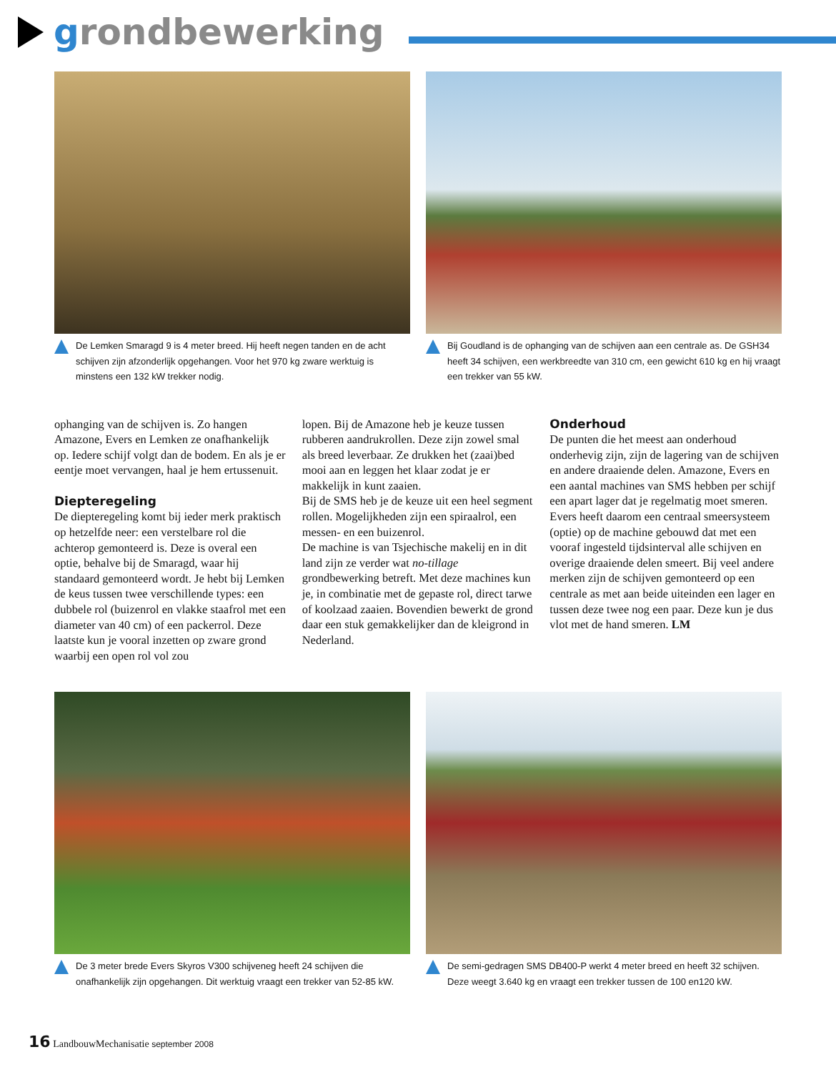grondbewerking
De Lemken Smaragd 9 is 4 meter breed. Hij heeft negen tanden en de acht schijven zijn afzonderlijk opgehangen. Voor het 970 kg zware werktuig is minstens een 132 kW trekker nodig.
Bij Goudland is de ophanging van de schijven aan een centrale as. De GSH34 heeft 34 schijven, een werkbreedte van 310 cm, een gewicht 610 kg en hij vraagt een trekker van 55 kW.
ophanging van de schijven is. Zo hangen Amazone, Evers en Lemken ze onafhankelijk op. Iedere schijf volgt dan de bodem. En als je er eentje moet vervangen, haal je hem ertussenuit.
Diepteregeling
De diepteregeling komt bij ieder merk praktisch op hetzelfde neer: een verstelbare rol die achterop gemonteerd is. Deze is overal een optie, behalve bij de Smaragd, waar hij standaard gemonteerd wordt. Je hebt bij Lemken de keus tussen twee verschillende types: een dubbele rol (buizenrol en vlakke staafrol met een diameter van 40 cm) of een packerrol. Deze laatste kun je vooral inzetten op zware grond waarbij een open rol vol zou
lopen. Bij de Amazone heb je keuze tussen rubberen aandrukrollen. Deze zijn zowel smal als breed leverbaar. Ze drukken het (zaai)bed mooi aan en leggen het klaar zodat je er makkelijk in kunt zaaien.
Bij de SMS heb je de keuze uit een heel segment rollen. Mogelijkheden zijn een spiraalrol, een messen- en een buizenrol.
De machine is van Tsjechische makelij en in dit land zijn ze verder wat no-tillage grondbewerking betreft. Met deze machines kun je, in combinatie met de gepaste rol, direct tarwe of koolzaad zaaien. Bovendien bewerkt de grond daar een stuk gemakkelijker dan de kleigrond in Nederland.
Onderhoud
De punten die het meest aan onderhoud onderhevig zijn, zijn de lagering van de schijven en andere draaiende delen. Amazone, Evers en een aantal machines van SMS hebben per schijf een apart lager dat je regelmatig moet smeren. Evers heeft daarom een centraal smeersysteem (optie) op de machine gebouwd dat met een vooraf ingesteld tijdsinterval alle schijven en overige draaiende delen smeert. Bij veel andere merken zijn de schijven gemonteerd op een centrale as met aan beide uiteinden een lager en tussen deze twee nog een paar. Deze kun je dus vlot met de hand smeren. LM
De 3 meter brede Evers Skyros V300 schijveneg heeft 24 schijven die onafhankelijk zijn opgehangen. Dit werktuig vraagt een trekker van 52-85 kW.
De semi-gedragen SMS DB400-P werkt 4 meter breed en heeft 32 schijven. Deze weegt 3.640 kg en vraagt een trekker tussen de 100 en120 kW.
16 LandbouwMechanisatie september 2008